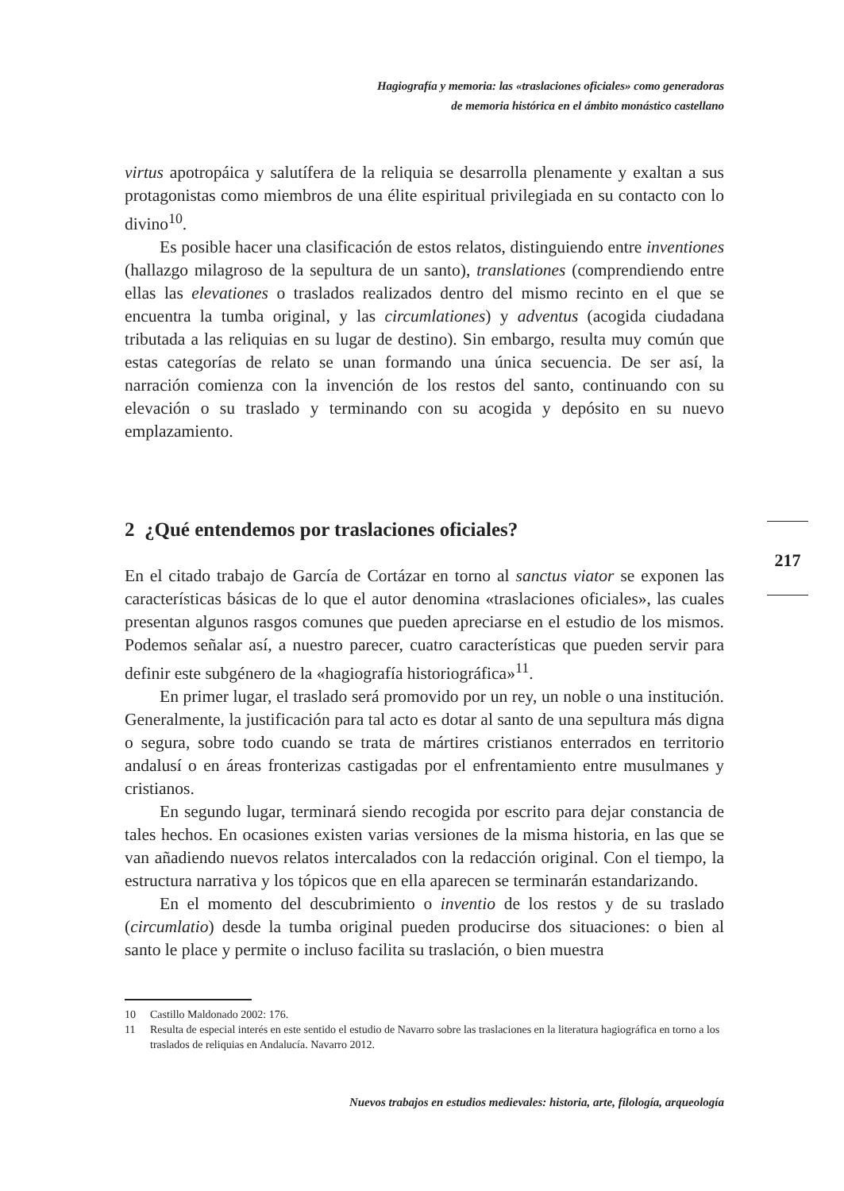Hagiografía y memoria: las «traslaciones oficiales» como generadoras
de memoria histórica en el ámbito monástico castellano
virtus apotropáica y salutífera de la reliquia se desarrolla plenamente y exaltan a sus protagonistas como miembros de una élite espiritual privilegiada en su contacto con lo divino<sup>10</sup>.
Es posible hacer una clasificación de estos relatos, distinguiendo entre inventiones (hallazgo milagroso de la sepultura de un santo), translationes (comprendiendo entre ellas las elevationes o traslados realizados dentro del mismo recinto en el que se encuentra la tumba original, y las circumlationes) y adventus (acogida ciudadana tributada a las reliquias en su lugar de destino). Sin embargo, resulta muy común que estas categorías de relato se unan formando una única secuencia. De ser así, la narración comienza con la invención de los restos del santo, continuando con su elevación o su traslado y terminando con su acogida y depósito en su nuevo emplazamiento.
2 ¿Qué entendemos por traslaciones oficiales?
En el citado trabajo de García de Cortázar en torno al sanctus viator se exponen las características básicas de lo que el autor denomina «traslaciones oficiales», las cuales presentan algunos rasgos comunes que pueden apreciarse en el estudio de los mismos. Podemos señalar así, a nuestro parecer, cuatro características que pueden servir para definir este subgénero de la «hagiografía historiográfica»<sup>11</sup>.
En primer lugar, el traslado será promovido por un rey, un noble o una institución. Generalmente, la justificación para tal acto es dotar al santo de una sepultura más digna o segura, sobre todo cuando se trata de mártires cristianos enterrados en territorio andalusí o en áreas fronterizas castigadas por el enfrentamiento entre musulmanes y cristianos.
En segundo lugar, terminará siendo recogida por escrito para dejar constancia de tales hechos. En ocasiones existen varias versiones de la misma historia, en las que se van añadiendo nuevos relatos intercalados con la redacción original. Con el tiempo, la estructura narrativa y los tópicos que en ella aparecen se terminarán estandarizando.
En el momento del descubrimiento o inventio de los restos y de su traslado (circumlatio) desde la tumba original pueden producirse dos situaciones: o bien al santo le place y permite o incluso facilita su traslación, o bien muestra
217
10 Castillo Maldonado 2002: 176.
11 Resulta de especial interés en este sentido el estudio de Navarro sobre las traslaciones en la literatura hagiográfica en torno a los traslados de reliquias en Andalucía. Navarro 2012.
Nuevos trabajos en estudios medievales: historia, arte, filología, arqueología